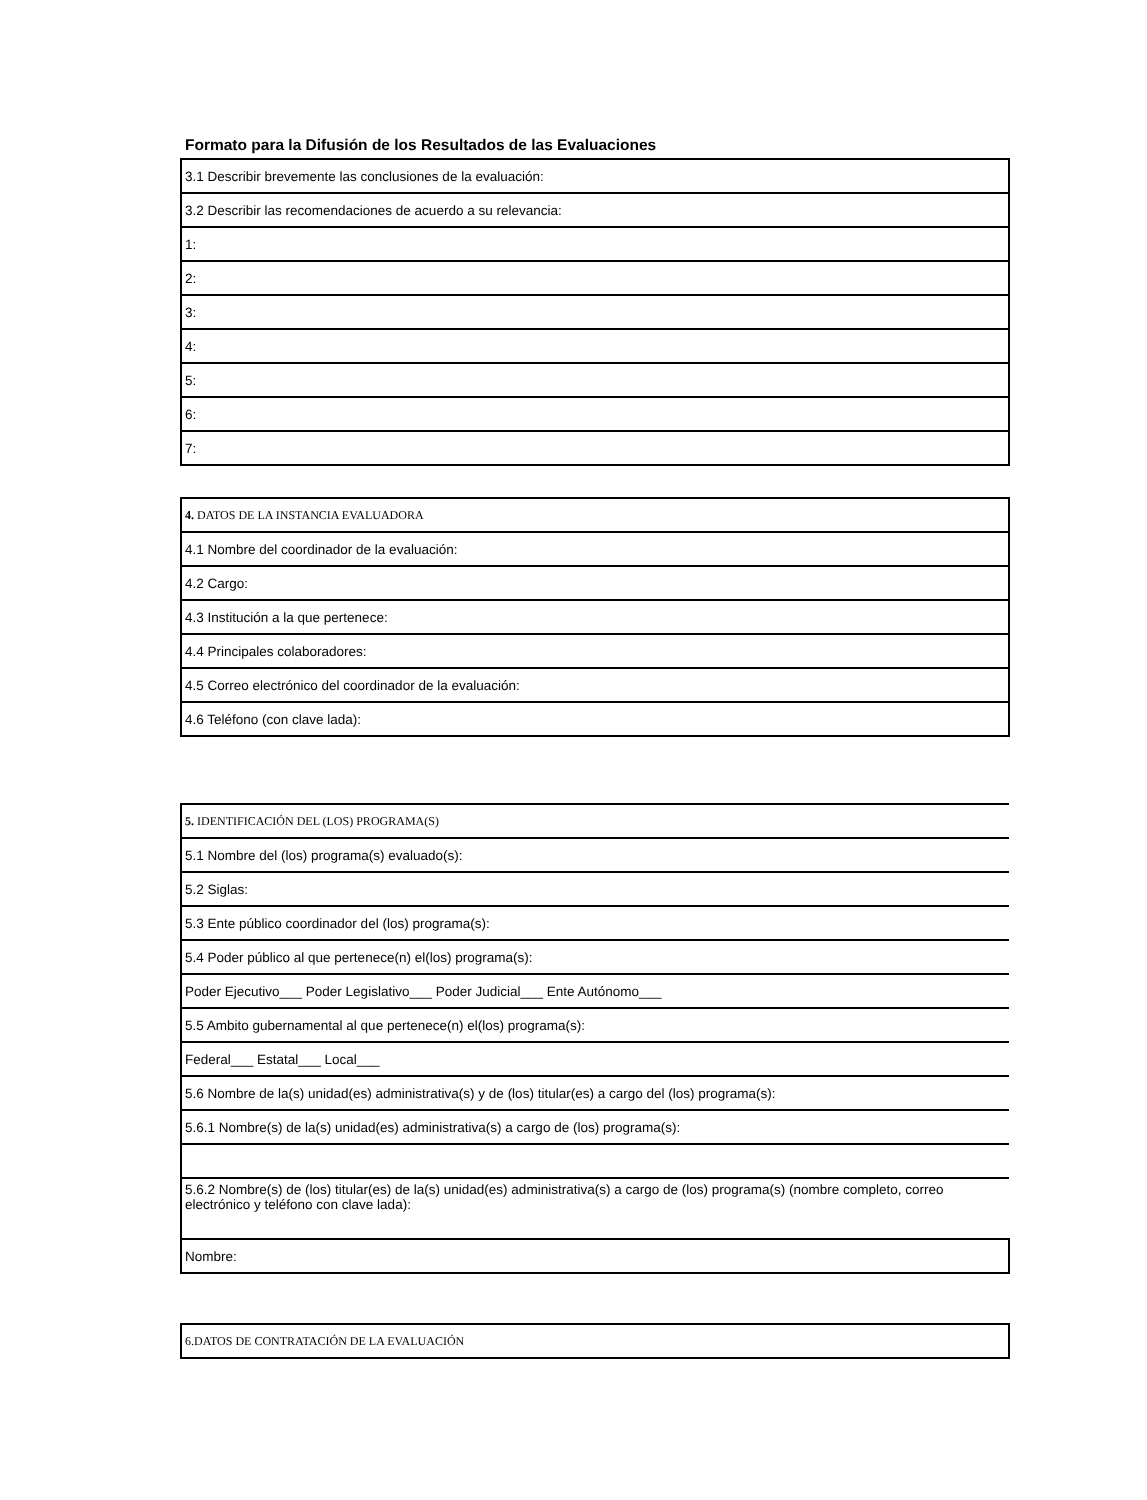Formato para la Difusión de los Resultados de las Evaluaciones
| 3.1 Describir brevemente las conclusiones de la evaluación: |
| 3.2 Describir las recomendaciones de acuerdo a su relevancia: |
| 1: |
| 2: |
| 3: |
| 4: |
| 5: |
| 6: |
| 7: |
| 4. DATOS DE LA INSTANCIA EVALUADORA |
| 4.1 Nombre del coordinador de la evaluación: |
| 4.2 Cargo: |
| 4.3 Institución a la que pertenece: |
| 4.4 Principales colaboradores: |
| 4.5 Correo electrónico del coordinador de la evaluación: |
| 4.6 Teléfono (con clave lada): |
| 5. IDENTIFICACIÓN DEL (LOS) PROGRAMA(S) |
| 5.1 Nombre del (los) programa(s) evaluado(s): |
| 5.2 Siglas: |
| 5.3 Ente público coordinador del (los) programa(s): |
| 5.4 Poder público al que pertenece(n) el(los) programa(s): |
| Poder Ejecutivo___ Poder Legislativo___ Poder Judicial___ Ente Autónomo___ |
| 5.5 Ambito gubernamental al que pertenece(n) el(los) programa(s): |
| Federal___ Estatal___ Local___ |
| 5.6 Nombre de la(s) unidad(es) administrativa(s) y de (los) titular(es) a cargo del (los) programa(s): |
| 5.6.1 Nombre(s) de la(s) unidad(es) administrativa(s) a cargo de (los) programa(s): |
| 5.6.2 Nombre(s) de (los) titular(es) de la(s) unidad(es) administrativa(s) a cargo de (los) programa(s) (nombre completo, correo electrónico y teléfono con clave lada): |
| Nombre: |
| 6.DATOS DE CONTRATACIÓN DE LA EVALUACIÓN |